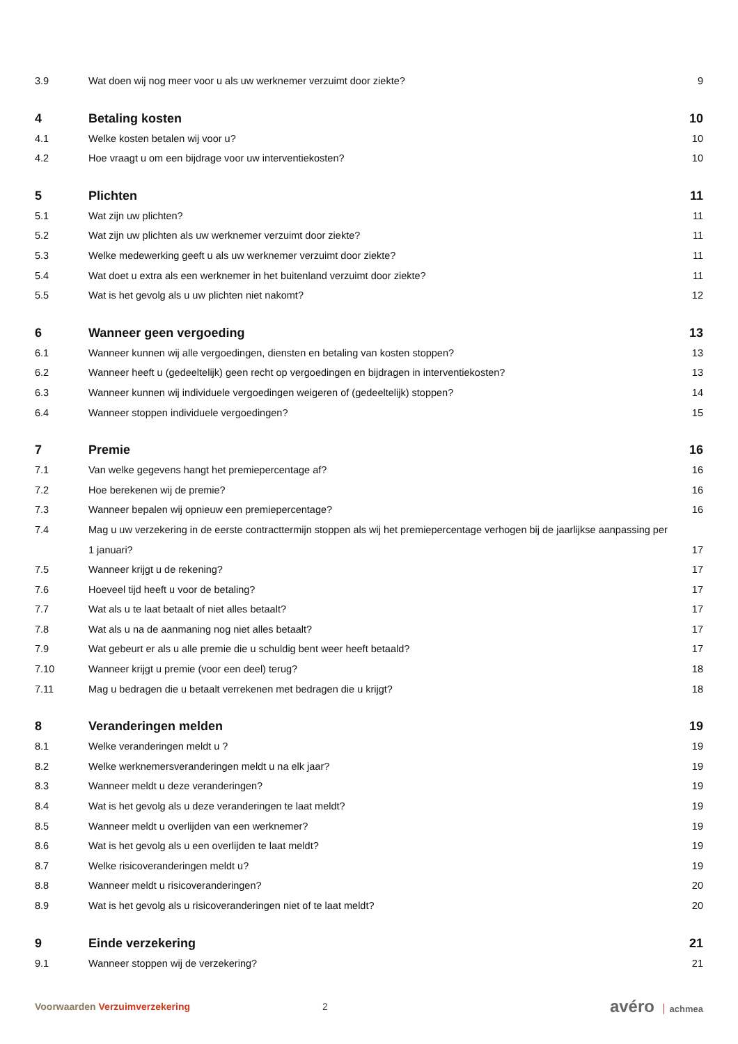3.9 Wat doen wij nog meer voor u als uw werknemer verzuimt door ziekte?
9
4 Betaling kosten 10
4.1 Welke kosten betalen wij voor u?
10
4.2 Hoe vraagt u om een bijdrage voor uw interventiekosten?
10
5 Plichten 11
5.1 Wat zijn uw plichten? 11
5.2 Wat zijn uw plichten als uw werknemer verzuimt door ziekte?
11
5.3 Welke medewerking geeft u als uw werknemer verzuimt door ziekte?
11
5.4 Wat doet u extra als een werknemer in het buitenland verzuimt door ziekte?
11
5.5 Wat is het gevolg als u uw plichten niet nakomt?
12
6 Wanneer geen vergoeding 13
6.1 Wanneer kunnen wij alle vergoedingen, diensten en betaling van kosten stoppen?
13
6.2 Wanneer heeft u (gedeeltelijk) geen recht op vergoedingen en bijdragen in interventiekosten?
13
6.3 Wanneer kunnen wij individuele vergoedingen weigeren of (gedeeltelijk) stoppen?
14
6.4 Wanneer stoppen individuele vergoedingen?
15
7 Premie 16
7.1 Van welke gegevens hangt het premiepercentage af?
16
7.2 Hoe berekenen wij de premie? 16
7.3 Wanneer bepalen wij opnieuw een premiepercentage?
16
7.4 Mag u uw verzekering in de eerste contracttermijn stoppen als wij het premiepercentage verhogen bij de jaarlijkse aanpassing per 1 januari?
17
7.5 Wanneer krijgt u de rekening? 17
7.6 Hoeveel tijd heeft u voor de betaling?
17
7.7 Wat als u te laat betaalt of niet alles betaalt?
17
7.8 Wat als u na de aanmaning nog niet alles betaalt?
17
7.9 Wat gebeurt er als u alle premie die u schuldig bent weer heeft betaald?
17
7.10 Wanneer krijgt u premie (voor een deel) terug?
18
7.11 Mag u bedragen die u betaalt verrekenen met bedragen die u krijgt?
18
8 Veranderingen melden 19
8.1 Welke veranderingen meldt u ? 19
8.2 Welke werknemersveranderingen meldt u na elk jaar?
19
8.3 Wanneer meldt u deze veranderingen?
19
8.4 Wat is het gevolg als u deze veranderingen te laat meldt?
19
8.5 Wanneer meldt u overlijden van een werknemer?
19
8.6 Wat is het gevolg als u een overlijden te laat meldt?
19
8.7 Welke risicoveranderingen meldt u?
19
8.8 Wanneer meldt u risicoveranderingen?
20
8.9 Wat is het gevolg als u risicoveranderingen niet of te laat meldt?
20
9 Einde verzekering 21
9.1 Wanneer stoppen wij de verzekering?
21
Voorwaarden Verzuimverzekering 2
avéro achmea